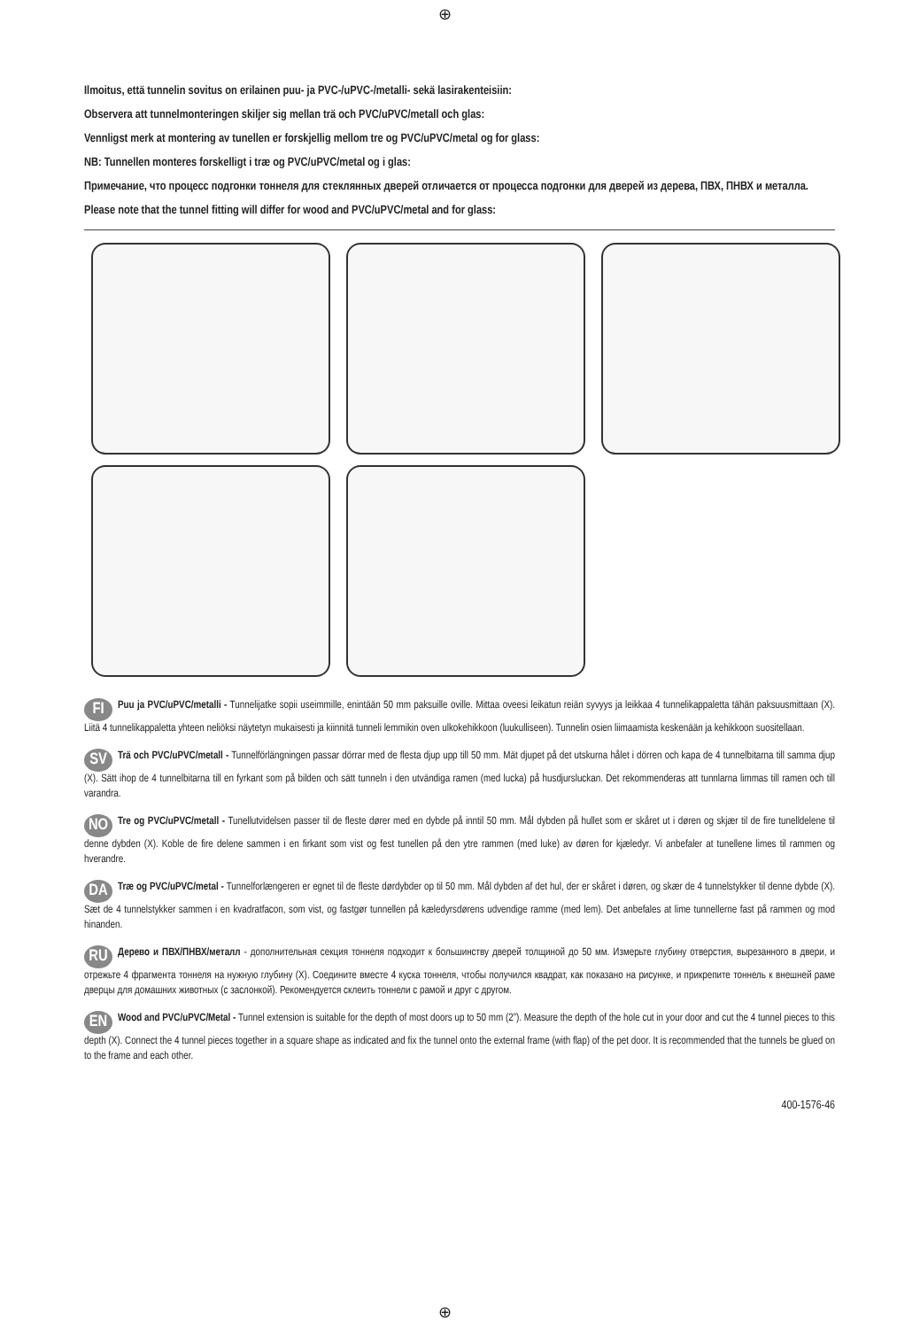⊕
Ilmoitus, että tunnelin sovitus on erilainen puu- ja PVC-/uPVC-/metalli- sekä lasirakenteisiin:
Observera att tunnelmonteringen skiljer sig mellan trä och PVC/uPVC/metall och glas:
Vennligst merk at montering av tunellen er forskjellig mellom tre og PVC/uPVC/metal og for glass:
NB: Tunnellen monteres forskelligt i træ og PVC/uPVC/metal og i glas:
Примечание, что процесс подгонки тоннеля для стеклянных дверей отличается от процесса подгонки для дверей из дерева, ПВХ, ПНВХ и металла.
Please note that the tunnel fitting will differ for wood and PVC/uPVC/metal and for glass:
FI Puu ja PVC/uPVC/metalli - Tunnelijatke sopii useimmille, enintään 50 mm paksuille oville. Mittaa oveesi leikatun reiän syvyys ja leikkaa 4 tunnelikappaletta tähän paksuusmittaan (X). Liitä 4 tunnelikappaletta yhteen neliöksi näytetyn mukaisesti ja kiinnitä tunneli lemmikin oven ulkokehikkoon (luukulliseen). Tunnelin osien liimaamista keskenään ja kehikkoon suositellaan.
SV Trä och PVC/uPVC/metall - Tunnelförlängningen passar dörrar med de flesta djup upp till 50 mm. Mät djupet på det utskurna hålet i dörren och kapa de 4 tunnelbitarna till samma djup (X). Sätt ihop de 4 tunnelbitarna till en fyrkant som på bilden och sätt tunneln i den utvändiga ramen (med lucka) på husdjursluckan. Det rekommenderas att tunnlarna limmas till ramen och till varandra.
NO Tre og PVC/uPVC/metall - Tunellutvidelsen passer til de fleste dører med en dybde på inntil 50 mm. Mål dybden på hullet som er skåret ut i døren og skjær til de fire tunelldelene til denne dybden (X). Koble de fire delene sammen i en firkant som vist og fest tunellen på den ytre rammen (med luke) av døren for kjæledyr. Vi anbefaler at tunellene limes til rammen og hverandre.
DA Træ og PVC/uPVC/metal - Tunnelforlængeren er egnet til de fleste dørdybder op til 50 mm. Mål dybden af det hul, der er skåret i døren, og skær de 4 tunnelstykker til denne dybde (X). Sæt de 4 tunnelstykker sammen i en kvadratfacon, som vist, og fastgør tunnellen på kæledyrsdørens udvendige ramme (med lem). Det anbefales at lime tunnellerne fast på rammen og mod hinanden.
RU Дерево и ПВХ/ПНВХ/металл - дополнительная секция тоннеля подходит к большинству дверей толщиной до 50 мм. Измерьте глубину отверстия, вырезанного в двери, и отрежьте 4 фрагмента тоннеля на нужную глубину (X). Соедините вместе 4 куска тоннеля, чтобы получился квадрат, как показано на рисунке, и прикрепите тоннель к внешней раме дверцы для домашних животных (с заслонкой). Рекомендуется склеить тоннели с рамой и друг с другом.
EN Wood and PVC/uPVC/Metal - Tunnel extension is suitable for the depth of most doors up to 50 mm (2”). Measure the depth of the hole cut in your door and cut the 4 tunnel pieces to this depth (X). Connect the 4 tunnel pieces together in a square shape as indicated and fix the tunnel onto the external frame (with flap) of the pet door. It is recommended that the tunnels be glued on to the frame and each other.
400-1576-46
⊕